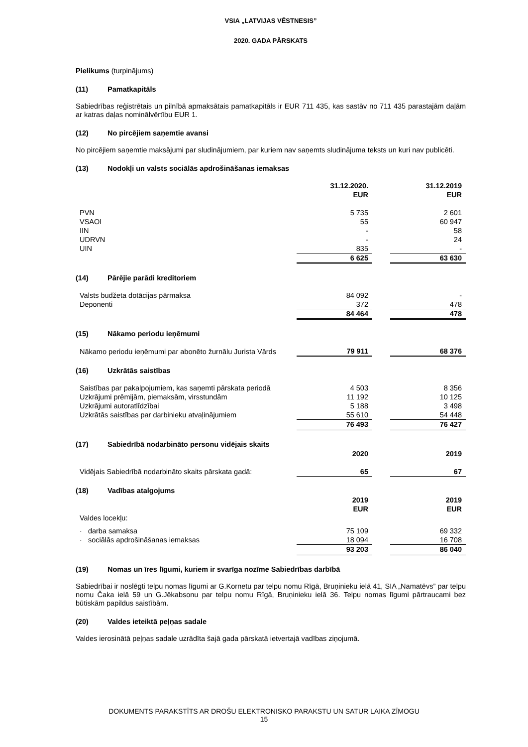VSIA „LATVIJAS VĒSTNESIS”
2020. GADA PĀRSKATS
Pielikums (turpinājums)
(11) Pamatkapitāls
Sabiedrības reģistrētais un pilnībā apmaksātais pamatkapitāls ir EUR 711 435, kas sastāv no 711 435 parastajām daļām ar katras daļas nominālvērtību EUR 1.
(12) No pircējiem saņemtie avansi
No pircējiem saņemtie maksājumi par sludinājumiem, par kuriem nav saņemts sludinājuma teksts un kuri nav publicēti.
(13) Nodokļi un valsts sociālās apdrošināšanas iemaksas
| | 31.12.2020. EUR | | 31.12.2019 EUR |
| PVN | 5 735 | | 2 601 |
| VSAOI | 55 | | 60 947 |
| IIN | - | | 58 |
| UDRVN | - | | 24 |
| UIN | 835 | | - |
| | 6 625 | | 63 630 |
(14) Pārējie parādi kreditoriem
| Valsts budžeta dotācijas pārmaksa | 84 092 | | - |
| Deponenti | 372 | | 478 |
| | 84 464 | | 478 |
(15) Nākamo periodu ieņēmumi
| Nākamo periodu ieņēmumi par abonēto žurnālu Jurista Vārds | 79 911 | | 68 376 |
(16) Uzkrātās saistības
| Saistības par pakalpojumiem, kas saņemti pārskata periodā | 4 503 | | 8 356 |
| Uzkrājumi prēmijām, piemaksām, virsstundām | 11 192 | | 10 125 |
| Uzkrājumi autoratlīdzībai | 5 188 | | 3 498 |
| Uzkrātās saistības par darbinieku atvaļinājumiem | 55 610 | | 54 448 |
| | 76 493 | | 76 427 |
(17) Sabiedrībā nodarbināto personu vidējais skaits
| | 2020 | | 2019 |
| Vidējais Sabiedrībā nodarbināto skaits pārskata gadā: | 65 | | 67 |
(18) Vadības atalgojums
| | 2019 EUR | | 2019 EUR |
| Valdes locekļu: | | | |
| · darba samaksa | 75 109 | | 69 332 |
| · sociālās apdrošināšanas iemaksas | 18 094 | | 16 708 |
| | 93 203 | | 86 040 |
(19) Nomas un īres līgumi, kuriem ir svarīga nozīme Sabiedrības darbībā
Sabiedrībai ir noslēgti telpu nomas līgumi ar G.Kornetu par telpu nomu Rīgā, Bruņinieku ielā 41, SIA „Namatēvs” par telpu nomu Čaka ielā 59 un G.Jēkabsonu par telpu nomu Rīgā, Bruņinieku ielā 36. Telpu nomas līgumi pārtraucami bez būtiskām papildus saistībām.
(20) Valdes ieteiktā peļņas sadale
Valdes ierosinātā peļņas sadale uzrādīta šajā gada pārskatā ietvertajā vadības ziņojumā.
DOKUMENTS PARAKSTĪTS AR DROŠU ELEKTRONISKO PARAKSTU UN SATUR LAIKA ZĪMOGU
15